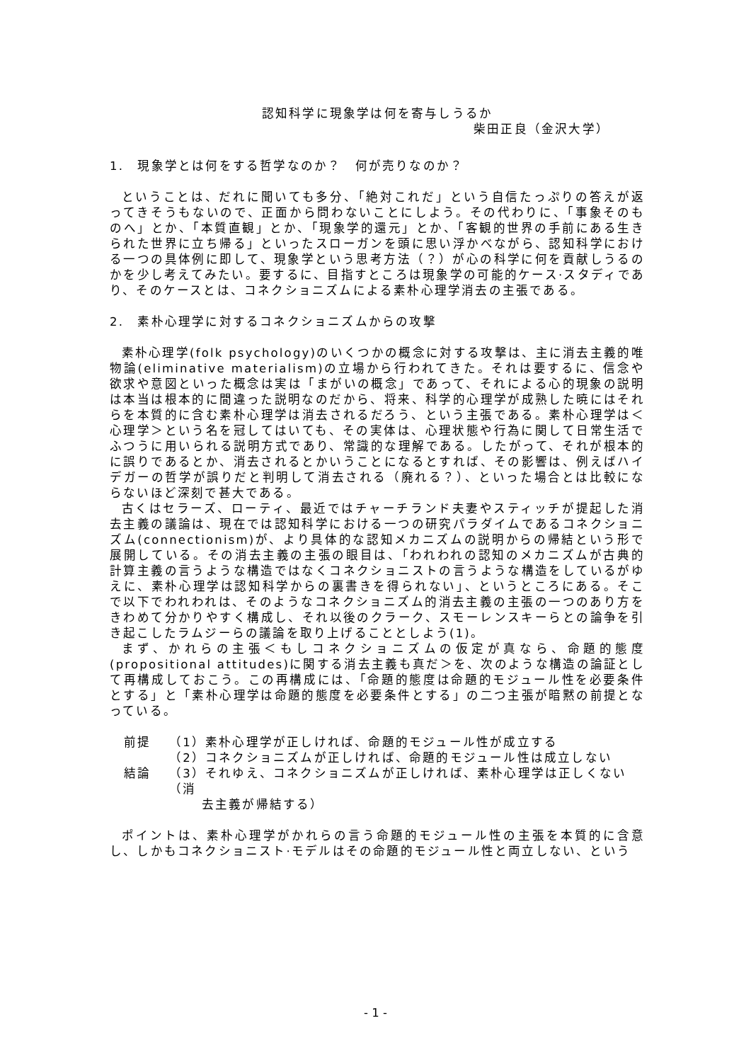認知科学に現象学は何を寄与しうるか
柴田正良（金沢大学）
1.　現象学とは何をする哲学なのか？　何が売りなのか？
ということは、だれに聞いても多分、「絶対これだ」という自信たっぷりの答えが返ってきそうもないので、正面から問わないことにしよう。その代わりに、「事象そのものへ」とか、「本質直観」とか、「現象学的還元」とか、「客観的世界の手前にある生きられた世界に立ち帰る」といったスローガンを頭に思い浮かべながら、認知科学における一つの具体例に即して、現象学という思考方法（？）が心の科学に何を貢献しうるのかを少し考えてみたい。要するに、目指すところは現象学の可能的ケース·スタディであり、そのケースとは、コネクショニズムによる素朴心理学消去の主張である。
2.　素朴心理学に対するコネクショニズムからの攻撃
素朴心理学(folk psychology)のいくつかの概念に対する攻撃は、主に消去主義的唯物論(eliminative materialism)の立場から行われてきた。それは要するに、信念や欲求や意図といった概念は実は「まがいの概念」であって、それによる心的現象の説明は本当は根本的に間違った説明なのだから、将来、科学的心理学が成熟した暁にはそれらを本質的に含む素朴心理学は消去されるだろう、という主張である。素朴心理学は＜心理学＞という名を冠してはいても、その実体は、心理状態や行為に関して日常生活でふつうに用いられる説明方式であり、常識的な理解である。したがって、それが根本的に誤りであるとか、消去されるとかいうことになるとすれば、その影響は、例えばハイデガーの哲学が誤りだと判明して消去される（廃れる？）、といった場合とは比較にならないほど深刻で甚大である。
古くはセラーズ、ローティ、最近ではチャーチランド夫妻やスティッチが提起した消去主義の議論は、現在では認知科学における一つの研究パラダイムであるコネクショニズム(connectionism)が、より具体的な認知メカニズムの説明からの帰結という形で展開している。その消去主義の主張の眼目は、「われわれの認知のメカニズムが古典的計算主義の言うような構造ではなくコネクショニストの言うような構造をしているがゆえに、素朴心理学は認知科学からの裏書きを得られない」、というところにある。そこで以下でわれわれは、そのようなコネクショニズム的消去主義の主張の一つのあり方をきわめて分かりやすく構成し、それ以後のクラーク、スモーレンスキーらとの論争を引き起こしたラムジーらの議論を取り上げることとしよう(1)。
まず、かれらの主張＜もしコネクショニズムの仮定が真なら、命題的態度(propositional attitudes)に関する消去主義も真だ＞を、次のような構造の論証として再構成しておこう。この再構成には、「命題的態度は命題的モジュール性を必要条件とする」と「素朴心理学は命題的態度を必要条件とする」の二つ主張が暗黙の前提となっている。
前提 （1）素朴心理学が正しければ、命題的モジュール性が成立する
（2）コネクショニズムが正しければ、命題的モジュール性は成立しない
結論 （3）それゆえ、コネクショニズムが正しければ、素朴心理学は正しくない（消
　　 去主義が帰結する）
ポイントは、素朴心理学がかれらの言う命題的モジュール性の主張を本質的に含意し、しかもコネクショニスト·モデルはその命題的モジュール性と両立しない、という
- 1 -